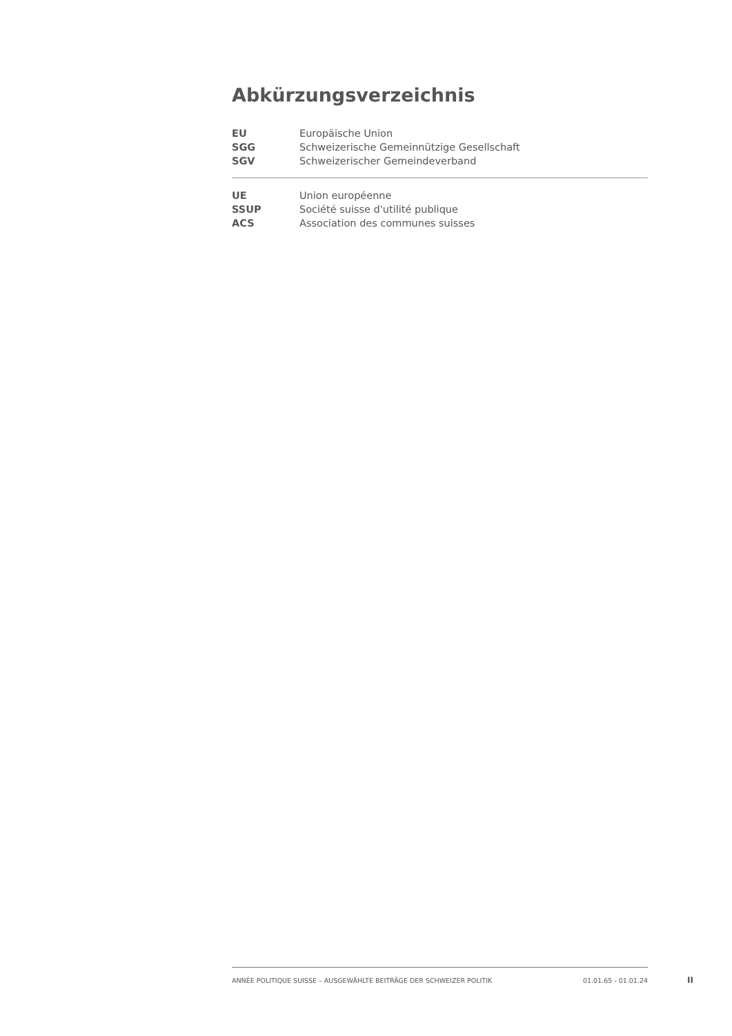Abkürzungsverzeichnis
| EU | Europäische Union |
| SGG | Schweizerische Gemeinnützige Gesellschaft |
| SGV | Schweizerischer Gemeindeverband |
| UE | Union européenne |
| SSUP | Société suisse d'utilité publique |
| ACS | Association des communes suisses |
ANNÉE POLITIQUE SUISSE – AUSGEWÄHLTE BEITRÄGE DER SCHWEIZER POLITIK 01.01.65 - 01.01.24
II